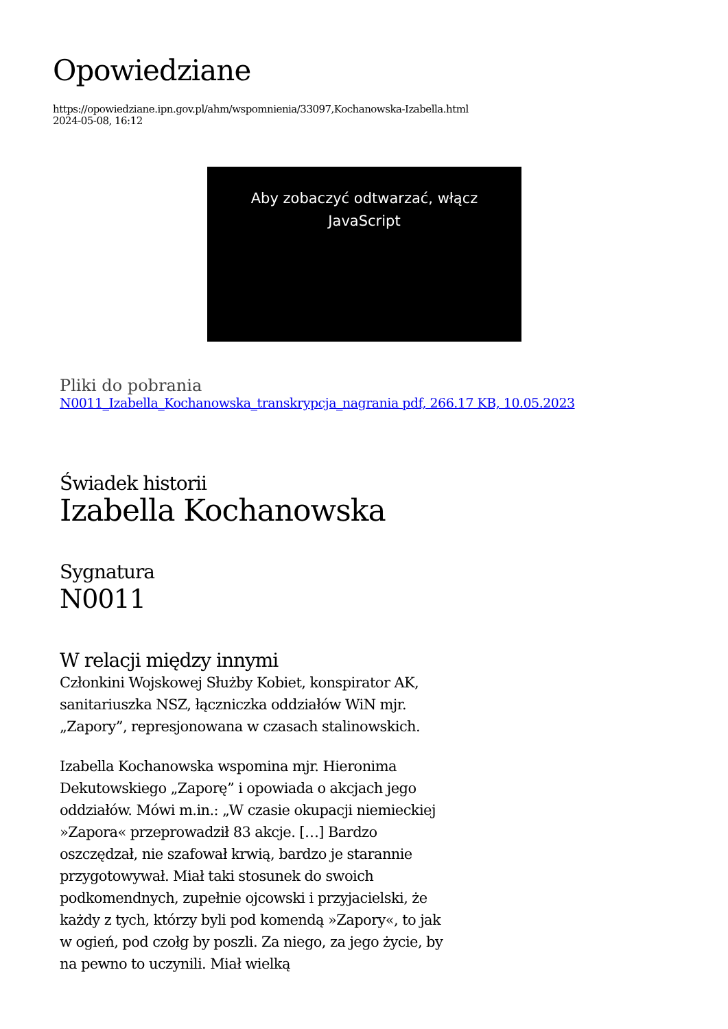Opowiedziane
https://opowiedziane.ipn.gov.pl/ahm/wspomnienia/33097,Kochanowska-Izabella.html
2024-05-08, 16:12
Aby zobaczyć odtwarzać, włącz
JavaScript
Pliki do pobrania
N0011_Izabella_Kochanowska_transkrypcja_nagrania pdf, 266.17 KB, 10.05.2023
Świadek historii
Izabella Kochanowska
Sygnatura
N0011
W relacji między innymi
Członkini Wojskowej Służby Kobiet, konspirator AK, sanitariuszka NSZ, łączniczka oddziałów WiN mjr. „Zapory”, represjonowana w czasach stalinowskich.
Izabella Kochanowska wspomina mjr. Hieronima Dekutowskiego „Zaporę” i opowiada o akcjach jego oddziałów. Mówi m.in.: „W czasie okupacji niemieckiej »Zapora« przeprowadził 83 akcje. […] Bardzo oszczędzał, nie szafował krwią, bardzo je starannie przygotowywał. Miał taki stosunek do swoich podkomendnych, zupełnie ojcowski i przyjacielski, że każdy z tych, którzy byli pod komendą »Zapory«, to jak w ogień, pod czołg by poszli. Za niego, za jego życie, by na pewno to uczynili. Miał wielką